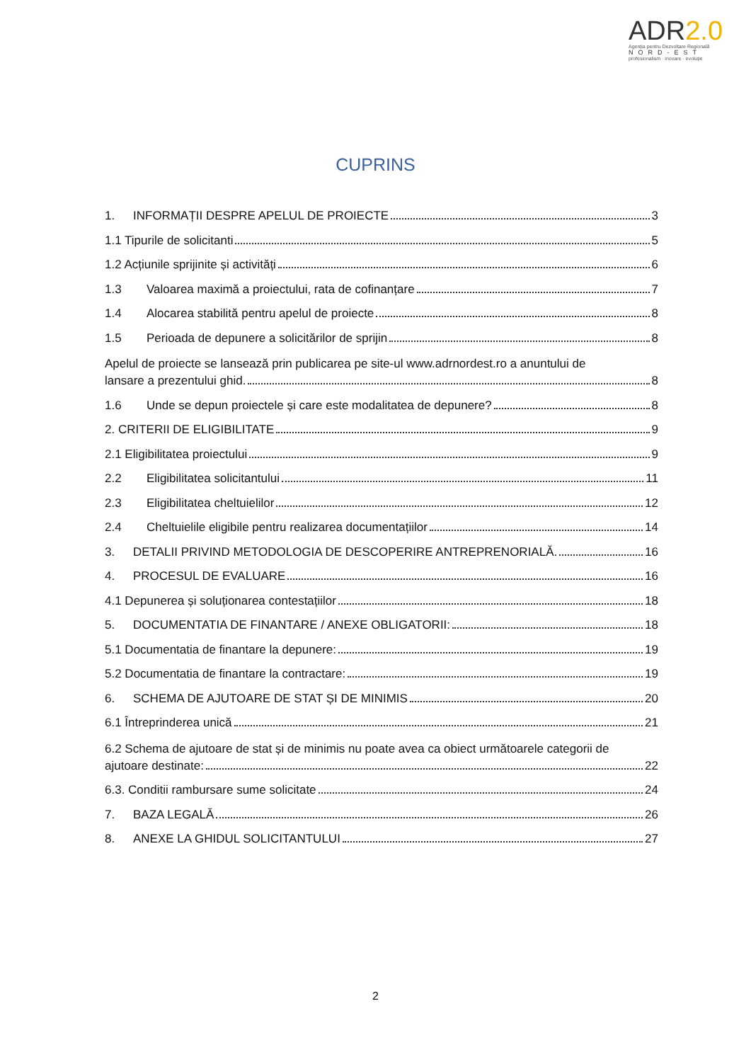ADR2.0
Agenția pentru Dezvoltare Regională
NORD-EST
profesionalism · inovare · evoluție
CUPRINS
1. INFORMAȚII DESPRE APELUL DE PROIECTE 3
1.1 Tipurile de solicitanti 5
1.2 Acțiunile sprijinite și activități 6
1.3 Valoarea maximă a proiectului, rata de cofinanțare 7
1.4 Alocarea stabilită pentru apelul de proiecte 8
1.5 Perioada de depunere a solicitărilor de sprijin 8
Apelul de proiecte se lansează prin publicarea pe site-ul www.adrnordest.ro a anuntului de
lansare a prezentului ghid. 8
1.6 Unde se depun proiectele și care este modalitatea de depunere? 8
2. CRITERII DE ELIGIBILITATE 9
2.1 Eligibilitatea proiectului 9
2.2 Eligibilitatea solicitantului 11
2.3 Eligibilitatea cheltuielilor 12
2.4 Cheltuielile eligibile pentru realizarea documentațiilor 14
3. DETALII PRIVIND METODOLOGIA DE DESCOPERIRE ANTREPRENORIALĂ. 16
4. PROCESUL DE EVALUARE 16
4.1 Depunerea și soluționarea contestațiilor 18
5. DOCUMENTATIA DE FINANTARE / ANEXE OBLIGATORII: 18
5.1 Documentatia de finantare la depunere: 19
5.2 Documentatia de finantare la contractare: 19
6. SCHEMA DE AJUTOARE DE STAT ȘI DE MINIMIS 20
6.1 Întreprinderea unică 21
6.2 Schema de ajutoare de stat și de minimis nu poate avea ca obiect următoarele categorii de
ajutoare destinate: 22
6.3. Conditii rambursare sume solicitate 24
7. BAZA LEGALĂ 26
8. ANEXE LA GHIDUL SOLICITANTULUI 27
2